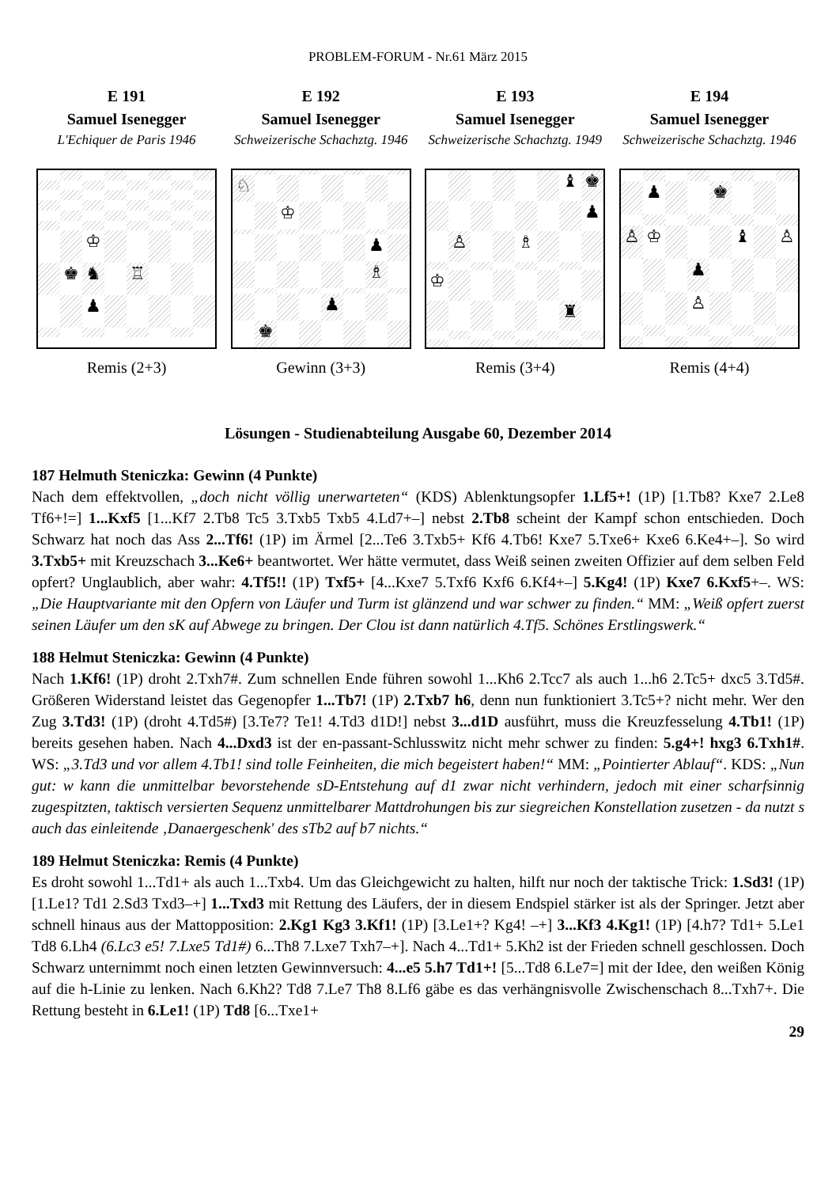PROBLEM-FORUM - Nr.61 März 2015
E 191
Samuel Isenegger
L'Echiquer de Paris 1946
♔ ♚ ♞ ♖ ♟
Remis (2+3)
E 192
Samuel Isenegger
Schweizerische Schachztg. 1946
♘ ♔ ♟ ♗ ♟ ♚
Gewinn (3+3)
E 193
Samuel Isenegger
Schweizerische Schachztg. 1949
♝ ♚ ♟ ♙ ♗ ♔ ♜
Remis (3+4)
E 194
Samuel Isenegger
Schweizerische Schachztg. 1946
♟ ♚ ♙ ♔ ♝ ♙ ♟ ♙
Remis (4+4)
Lösungen - Studienabteilung Ausgabe 60, Dezember 2014
187 Helmuth Steniczka: Gewinn (4 Punkte)
Nach dem effektvollen, „doch nicht völlig unerwarteten“ (KDS) Ablenktungsopfer 1.Lf5+! (1P) [1.Tb8? Kxe7 2.Le8 Tf6+!=] 1...Kxf5 [1...Kf7 2.Tb8 Tc5 3.Txb5 Txb5 4.Ld7+–] nebst 2.Tb8 scheint der Kampf schon entschieden. Doch Schwarz hat noch das Ass 2...Tf6! (1P) im Ärmel [2...Te6 3.Txb5+ Kf6 4.Tb6! Kxe7 5.Txe6+ Kxe6 6.Ke4+–]. So wird 3.Txb5+ mit Kreuzschach 3...Ke6+ beantwortet. Wer hätte vermutet, dass Weiß seinen zweiten Offizier auf dem selben Feld opfert? Unglaublich, aber wahr: 4.Tf5!! (1P) Txf5+ [4...Kxe7 5.Txf6 Kxf6 6.Kf4+–] 5.Kg4! (1P) Kxe7 6.Kxf5+–. WS: „Die Hauptvariante mit den Opfern von Läufer und Turm ist glänzend und war schwer zu finden.“ MM: „Weiß opfert zuerst seinen Läufer um den sK auf Abwege zu bringen. Der Clou ist dann natürlich 4.Tf5. Schönes Erstlingswerk.“
188 Helmut Steniczka: Gewinn (4 Punkte)
Nach 1.Kf6! (1P) droht 2.Txh7#. Zum schnellen Ende führen sowohl 1...Kh6 2.Tcc7 als auch 1...h6 2.Tc5+ dxc5 3.Td5#. Größeren Widerstand leistet das Gegenopfer 1...Tb7! (1P) 2.Txb7 h6, denn nun funktioniert 3.Tc5+? nicht mehr. Wer den Zug 3.Td3! (1P) (droht 4.Td5#) [3.Te7? Te1! 4.Td3 d1D!] nebst 3...d1D ausführt, muss die Kreuzfesselung 4.Tb1! (1P) bereits gesehen haben. Nach 4...Dxd3 ist der en-passant-Schlusswitz nicht mehr schwer zu finden: 5.g4+! hxg3 6.Txh1#. WS: „3.Td3 und vor allem 4.Tb1! sind tolle Feinheiten, die mich begeistert haben!“ MM: „Pointierter Ablauf“. KDS: „Nun gut: w kann die unmittelbar bevorstehende sD-Entstehung auf d1 zwar nicht verhindern, jedoch mit einer scharfsinnig zugespitzten, taktisch versierten Sequenz unmittelbarer Mattdrohungen bis zur siegreichen Konstellation zusetzen - da nutzt s auch das einleitende ‚Danaergeschenk' des sTb2 auf b7 nichts.“
189 Helmut Steniczka: Remis (4 Punkte)
Es droht sowohl 1...Td1+ als auch 1...Txb4. Um das Gleichgewicht zu halten, hilft nur noch der taktische Trick: 1.Sd3! (1P) [1.Le1? Td1 2.Sd3 Txd3–+] 1...Txd3 mit Rettung des Läufers, der in diesem Endspiel stärker ist als der Springer. Jetzt aber schnell hinaus aus der Mattopposition: 2.Kg1 Kg3 3.Kf1! (1P) [3.Le1+? Kg4! –+] 3...Kf3 4.Kg1! (1P) [4.h7? Td1+ 5.Le1 Td8 6.Lh4 (6.Lc3 e5! 7.Lxe5 Td1#) 6...Th8 7.Lxe7 Txh7–+]. Nach 4...Td1+ 5.Kh2 ist der Frieden schnell geschlossen. Doch Schwarz unternimmt noch einen letzten Gewinnversuch: 4...e5 5.h7 Td1+! [5...Td8 6.Le7=] mit der Idee, den weißen König auf die h-Linie zu lenken. Nach 6.Kh2? Td8 7.Le7 Th8 8.Lf6 gäbe es das verhängnisvolle Zwischenschach 8...Txh7+. Die Rettung besteht in 6.Le1! (1P) Td8 [6...Txe1+
29